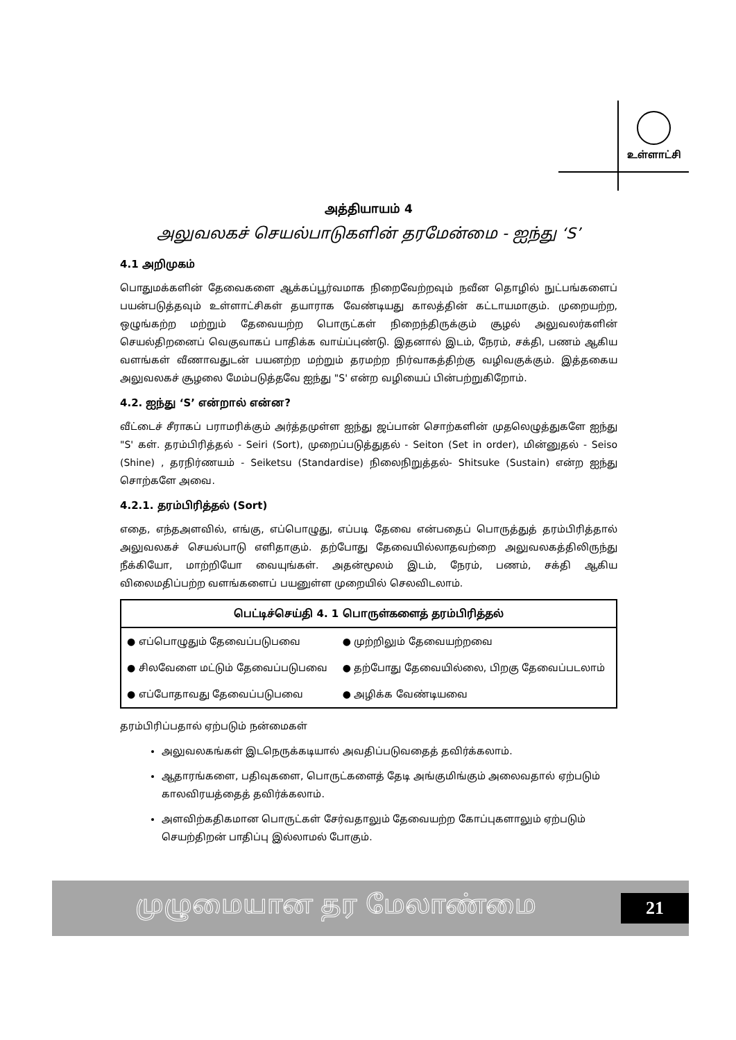உள்ளாட்சி
அத்தியாயம் 4
அலுவலகச் செயல்பாடுகளின் தரமேன்மை - ஐந்து ‘S’
4.1 அறிமுகம்
பொதுமக்களின் தேவைகளை ஆக்கப்பூர்வமாக நிறைவேற்றவும் நவீன தொழில் நுட்பங்களைப் பயன்படுத்தவும் உள்ளாட்சிகள் தயாராக வேண்டியது காலத்தின் கட்டாயமாகும். முறையற்ற, ஒழுங்கற்ற மற்றும் தேவையற்ற பொருட்கள் நிறைந்திருக்கும் சூழல் அலுவலர்களின் செயல்திறனைப் வெகுவாகப் பாதிக்க வாய்ப்புண்டு. இதனால் இடம், நேரம், சக்தி, பணம் ஆகிய வளங்கள் வீணாவதுடன் பயனற்ற மற்றும் தரமற்ற நிர்வாகத்திற்கு வழிவகுக்கும். இத்தகைய அலுவலகச் சூழலை மேம்படுத்தவே ஐந்து "S' என்ற வழியைப் பின்பற்றுகிறோம்.
4.2. ஐந்து ‘S’ என்றால் என்ன?
வீட்டைச் சீராகப் பராமரிக்கும் அர்த்தமுள்ள ஐந்து ஜப்பான் சொற்களின் முதலெழுத்துகளே ஐந்து "S' கள். தரம்பிரித்தல் - Seiri (Sort), முறைப்படுத்துதல் - Seiton (Set in order), மின்னுதல் - Seiso (Shine) , தரநிர்ணயம் - Seiketsu (Standardise) நிலைநிறுத்தல்- Shitsuke (Sustain) என்ற ஐந்து சொற்களே அவை.
4.2.1. தரம்பிரித்தல் (Sort)
எதை, எந்தஅளவில், எங்கு, எப்பொழுது, எப்படி தேவை என்பதைப் பொருத்துத் தரம்பிரித்தால் அலுவலகச் செயல்பாடு எளிதாகும். தற்போது தேவையில்லாதவற்றை அலுவலகத்திலிருந்து நீக்கியோ, மாற்றியோ வையுங்கள். அதன்மூலம் இடம், நேரம், பணம், சக்தி ஆகிய விலைமதிப்பற்ற வளங்களைப் பயனுள்ள முறையில் செலவிடலாம்.
| பெட்டிச்செய்தி 4. 1 பொருள்களைத் தரம்பிரித்தல் | |
| --- | --- |
| ● எப்பொழுதும் தேவைப்படுபவை | ● முற்றிலும் தேவையற்றவை |
| ● சிலவேளை மட்டும் தேவைப்படுபவை | ● தற்போது தேவையில்லை, பிறகு தேவைப்படலாம் |
| ● எப்போதாவது தேவைப்படுபவை | ● அழிக்க வேண்டியவை |
தரம்பிரிப்பதால் ஏற்படும் நன்மைகள்
அலுவலகங்கள் இடநெருக்கடியால் அவதிப்படுவதைத் தவிர்க்கலாம்.
ஆதாரங்களை, பதிவுகளை, பொருட்களைத் தேடி அங்குமிங்கும் அலைவதால் ஏற்படும் காலவிரயத்தைத் தவிர்க்கலாம்.
அளவிற்கதிகமான பொருட்கள் சேர்வதாலும் தேவையற்ற கோப்புகளாலும் ஏற்படும் செயற்திறன் பாதிப்பு இல்லாமல் போகும்.
முழுமையான தர மேலாண்மை 21